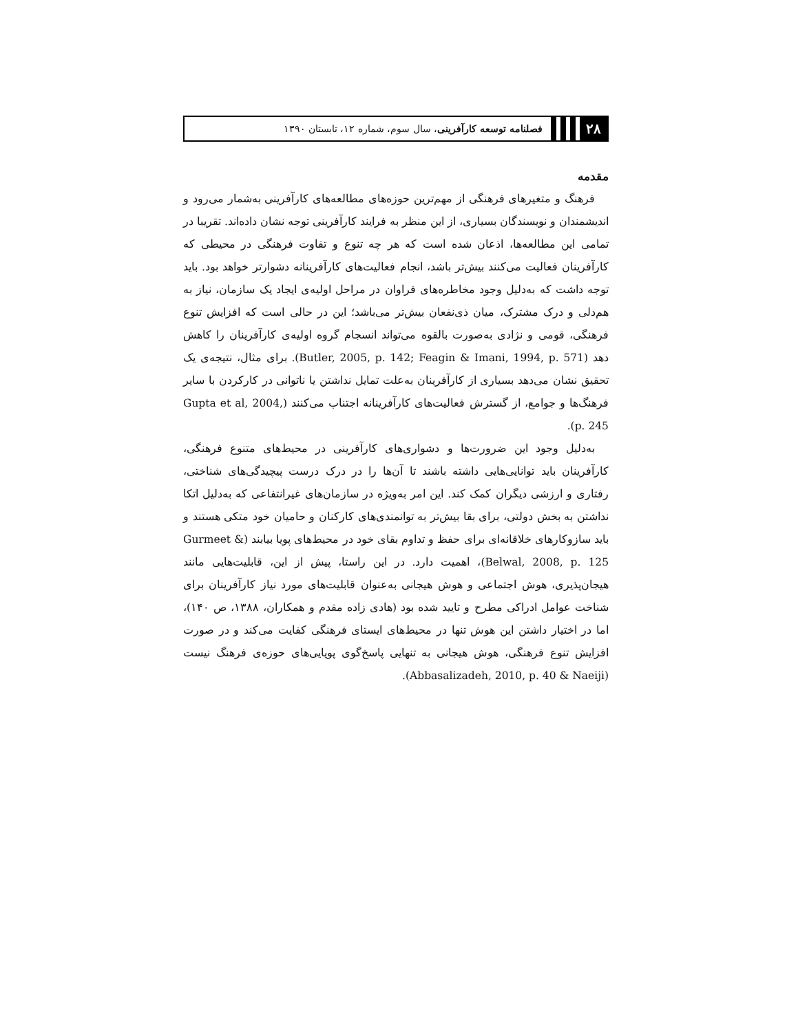۲۸
فصلنامه توسعه کارآفرینی، سال سوم، شماره ۱۲، تابستان ۱۳۹۰
مقدمه
فرهنگ و متغیرهای فرهنگی از مهم‌ترین حوزه‌های مطالعه‌های کارآفرینی به‌شمار می‌رود و اندیشمندان و نویسندگان بسیاری، از این منظر به فرایند کارآفرینی توجه نشان داده‌اند. تقریبا در تمامی این مطالعه‌ها، اذعان شده است که هر چه تنوع و تفاوت فرهنگی در محیطی که کارآفرینان فعالیت می‌کنند بیش‌تر باشد، انجام فعالیت‌های کارآفرینانه دشوارتر خواهد بود. باید توجه داشت که به‌دلیل وجود مخاطره‌های فراوان در مراحل اولیه‌ی ایجاد یک سازمان، نیاز به هم‌دلی و درک مشترک، میان ذی‌نفعان بیش‌تر می‌باشد؛ این در حالی است که افزایش تنوع فرهنگی، قومی و نژادی به‌صورت بالقوه می‌تواند انسجام گروه اولیه‌ی کارآفرینان را کاهش دهد (Butler, 2005, p. 142; Feagin & Imani, 1994, p. 571). برای مثال، نتیجه‌ی یک تحقیق نشان می‌دهد بسیاری از کارآفرینان به‌علت تمایل نداشتن یا ناتوانی در کارکردن با سایر فرهنگ‌ها و جوامع، از گسترش فعالیت‌های کارآفرینانه اجتناب می‌کنند (Gupta et al, 2004, p. 245).
به‌دلیل وجود این ضرورت‌ها و دشواری‌های کارآفرینی در محیط‌های متنوع فرهنگی، کارآفرینان باید توانایی‌هایی داشته باشند تا آن‌ها را در درک درست پیچیدگی‌های شناختی، رفتاری و ارزشی دیگران کمک کند. این امر به‌ویژه در سازمان‌های غیرانتفاعی که به‌دلیل اتکا نداشتن به بخش دولتی، برای بقا بیش‌تر به توانمندی‌های کارکنان و حامیان خود متکی هستند و باید سازوکارهای خلاقانه‌ای برای حفظ و تداوم بقای خود در محیط‌های پویا بیابند (Gurmeet & Belwal, 2008, p. 125)، اهمیت دارد. در این راستا، پیش از این، قابلیت‌هایی مانند هیجان‌پذیری، هوش اجتماعی و هوش هیجانی به‌عنوان قابلیت‌های مورد نیاز کارآفرینان برای شناخت عوامل ادراکی مطرح و تایید شده بود (هادی زاده مقدم و همکاران، ۱۳۸۸، ص ۱۴۰)، اما در اختیار داشتن این هوش تنها در محیط‌های ایستای فرهنگی کفایت می‌کند و در صورت افزایش تنوع فرهنگی، هوش هیجانی به تنهایی پاسخ‌گوی پویایی‌های حوزه‌ی فرهنگ نیست (Abbasalizadeh, 2010, p. 40 & Naeiji).